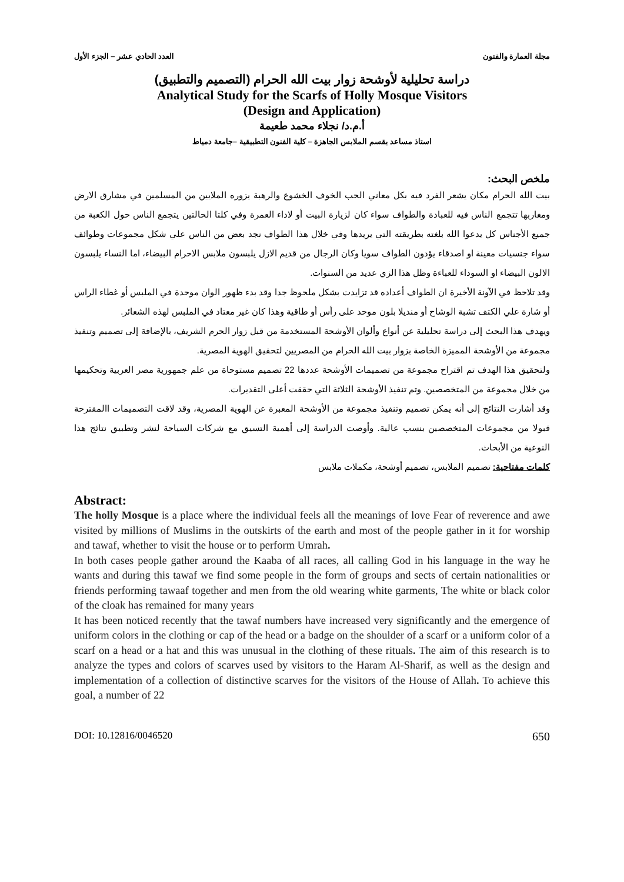مجلة العمارة والفنون العدد الحادي عشر – الجزء الأول
دراسة تحليلية لأوشحة زوار بيت الله الحرام (التصميم والتطبيق)
Analytical Study for the Scarfs of Holly Mosque Visitors
(Design and Application)
أ.م.د/ نجلاء محمد طعيمة
استاذ مساعد بقسم الملابس الجاهزة – كلية الفنون التطبيقية –جامعة دمياط
ملخص البحث:
بيت الله الحرام مكان يشعر الفرد فيه بكل معاني الحب الخوف الخشوع والرهبة يزوره الملايين من المسلمين في مشارق الارض ومغاربها تتجمع الناس فيه للعبادة والطواف سواء كان لزيارة البيت أو لاداء العمرة وفي كلتا الحالتين يتجمع الناس حول الكعبة من جميع الأجناس كل يدعوا الله بلغته بطريقته التي يريدها وفي خلال هذا الطواف نجد بعض من الناس علي شكل مجموعات وطوائف سواء جنسيات معينة او اصدقاء يؤدون الطواف سويا وكان الرجال من قديم الازل يلبسون ملابس الاحرام البيضاء، اما النساء يلبسون الالون البيضاء او السوداء للعباءة وظل هذا الزي عديد من السنوات.
وقد تلاحظ في الآونة الأخيرة ان الطواف أعداده قد تزايدت بشكل ملحوظ جدا وقد بدء ظهور الوان موحدة في الملبس أو غطاء الراس أو شارة علي الكتف تشبة الوشاح أو منديلا بلون موحد على رأس أو طاقية وهذا كان غير معتاد في الملبس لهذه الشعائر.
ويهدف هذا البحث إلى دراسة تحليلية عن أنواع وألوان الأوشحة المستخدمة من قبل زوار الحرم الشريف، بالإضافة إلى تصميم وتنفيذ مجموعة من الأوشحة المميزة الخاصة بزوار بيت الله الحرام من المصريين لتحقيق الهوية المصرية.
ولتحقيق هذا الهدف تم اقتراح مجموعة من تصميمات الأوشحة عددها 22 تصميم مستوحاة من علم جمهورية مصر العربية وتحكيمها من خلال مجموعة من المتخصصين. وتم تنفيذ الأوشحة الثلاثة التي حققت أعلى التقديرات.
وقد أشارت النتائج إلى أنه يمكن تصميم وتنفيذ مجموعة من الأوشحة المعبرة عن الهوية المصرية، وقد لاقت التصميمات االمقترحة قبولا من مجموعات المتخصصين بنسب عالية. وأوصت الدراسة إلى أهمية التسيق مع شركات السياحة لنشر وتطبيق نتائج هذا النوعية من الأبحاث.
كلمات مفتاحية: تصميم الملابس، تصميم أوشحة، مكملات ملابس
Abstract:
The holly Mosque is a place where the individual feels all the meanings of love Fear of reverence and awe visited by millions of Muslims in the outskirts of the earth and most of the people gather in it for worship and tawaf, whether to visit the house or to perform Umrah.
In both cases people gather around the Kaaba of all races, all calling God in his language in the way he wants and during this tawaf we find some people in the form of groups and sects of certain nationalities or friends performing tawaaf together and men from the old wearing white garments, The white or black color of the cloak has remained for many years
It has been noticed recently that the tawaf numbers have increased very significantly and the emergence of uniform colors in the clothing or cap of the head or a badge on the shoulder of a scarf or a uniform color of a scarf on a head or a hat and this was unusual in the clothing of these rituals. The aim of this research is to analyze the types and colors of scarves used by visitors to the Haram Al-Sharif, as well as the design and implementation of a collection of distinctive scarves for the visitors of the House of Allah. To achieve this goal, a number of 22
DOI: 10.12816/0046520 650